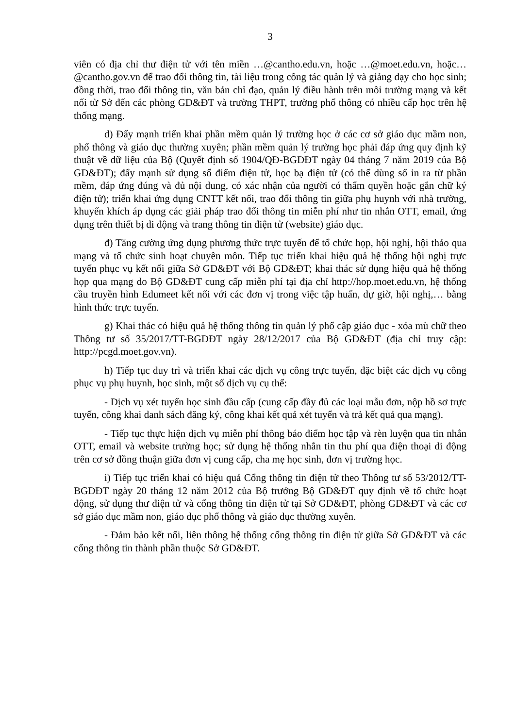3
viên có địa chỉ thư điện tử với tên miền …@cantho.edu.vn, hoặc …@moet.edu.vn, hoặc…@cantho.gov.vn để trao đổi thông tin, tài liệu trong công tác quản lý và giảng dạy cho học sinh; đồng thời, trao đổi thông tin, văn bản chỉ đạo, quản lý điều hành trên môi trường mạng và kết nối từ Sở đến các phòng GD&ĐT và trường THPT, trường phổ thông có nhiều cấp học trên hệ thống mạng.
d) Đẩy mạnh triển khai phần mềm quản lý trường học ở các cơ sở giáo dục mầm non, phổ thông và giáo dục thường xuyên; phần mềm quản lý trường học phải đáp ứng quy định kỹ thuật về dữ liệu của Bộ (Quyết định số 1904/QĐ-BGDĐT ngày 04 tháng 7 năm 2019 của Bộ GD&ĐT); đẩy mạnh sử dụng sổ điểm điện tử, học bạ điện tử (có thể dùng sổ in ra từ phần mềm, đáp ứng đúng và đủ nội dung, có xác nhận của người có thẩm quyền hoặc gắn chữ ký điện tử); triển khai ứng dụng CNTT kết nối, trao đổi thông tin giữa phụ huynh với nhà trường, khuyến khích áp dụng các giải pháp trao đổi thông tin miễn phí như tin nhắn OTT, email, ứng dụng trên thiết bị di động và trang thông tin điện tử (website) giáo dục.
đ) Tăng cường ứng dụng phương thức trực tuyến để tổ chức họp, hội nghị, hội thảo qua mạng và tổ chức sinh hoạt chuyên môn. Tiếp tục triển khai hiệu quả hệ thống hội nghị trực tuyến phục vụ kết nối giữa Sở GD&ĐT với Bộ GD&ĐT; khai thác sử dụng hiệu quả hệ thống họp qua mạng do Bộ GD&ĐT cung cấp miễn phí tại địa chỉ http://hop.moet.edu.vn, hệ thống cầu truyền hình Edumeet kết nối với các đơn vị trong việc tập huấn, dự giờ, hội nghị,… bằng hình thức trực tuyến.
g) Khai thác có hiệu quả hệ thống thông tin quản lý phổ cập giáo dục - xóa mù chữ theo Thông tư số 35/2017/TT-BGDĐT ngày 28/12/2017 của Bộ GD&ĐT (địa chỉ truy cập: http://pcgd.moet.gov.vn).
h) Tiếp tục duy trì và triển khai các dịch vụ công trực tuyến, đặc biệt các dịch vụ công phục vụ phụ huynh, học sinh, một số dịch vụ cụ thể:
- Dịch vụ xét tuyển học sinh đầu cấp (cung cấp đầy đủ các loại mẫu đơn, nộp hồ sơ trực tuyến, công khai danh sách đăng ký, công khai kết quả xét tuyển và trả kết quả qua mạng).
- Tiếp tục thực hiện dịch vụ miễn phí thông báo điểm học tập và rèn luyện qua tin nhắn OTT, email và website trường học; sử dụng hệ thống nhắn tin thu phí qua điện thoại di động trên cơ sở đồng thuận giữa đơn vị cung cấp, cha mẹ học sinh, đơn vị trường học.
i) Tiếp tục triển khai có hiệu quả Cổng thông tin điện tử theo Thông tư số 53/2012/TT-BGDĐT ngày 20 tháng 12 năm 2012 của Bộ trưởng Bộ GD&ĐT quy định về tổ chức hoạt động, sử dụng thư điện tử và cổng thông tin điện tử tại Sở GD&ĐT, phòng GD&ĐT và các cơ sở giáo dục mầm non, giáo dục phổ thông và giáo dục thường xuyên.
- Đảm bảo kết nối, liên thông hệ thống cổng thông tin điện tử giữa Sở GD&ĐT và các cổng thông tin thành phần thuộc Sở GD&ĐT.